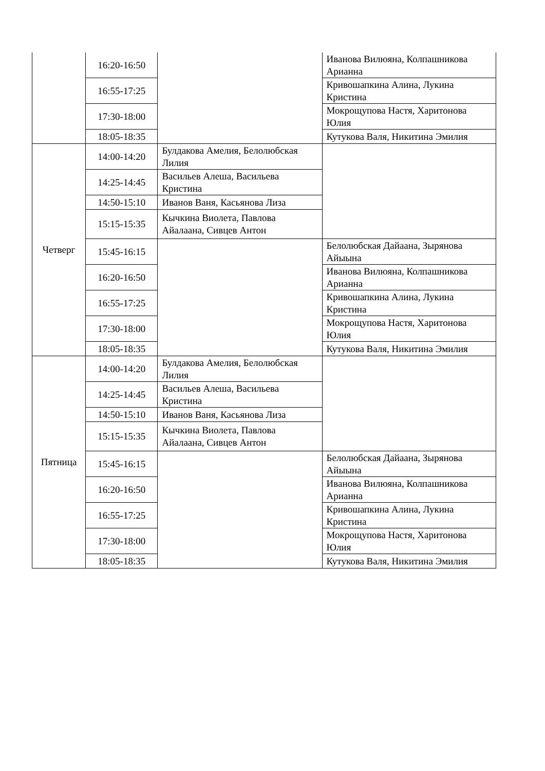| | 16:20-16:50 | | Иванова Вилюяна, Колпашникова Арианна |
| | 16:55-17:25 | | Кривошапкина Алина, Лукина Кристина |
| | 17:30-18:00 | | Мокрощупова Настя, Харитонова Юлия |
| | 18:05-18:35 | | Кутукова Валя, Никитина Эмилия |
| Четверг | 14:00-14:20 | Булдакова Амелия, Белолюбская Лилия | |
| | 14:25-14:45 | Васильев Алеша, Васильева Кристина | |
| | 14:50-15:10 | Иванов Ваня, Касьянова Лиза | |
| | 15:15-15:35 | Кычкина Виолета, Павлова Айалаана, Сивцев Антон | |
| | 15:45-16:15 | | Белолюбская Дайаана, Зырянова Айыына |
| | 16:20-16:50 | | Иванова Вилюяна, Колпашникова Арианна |
| | 16:55-17:25 | | Кривошапкина Алина, Лукина Кристина |
| | 17:30-18:00 | | Мокрощупова Настя, Харитонова Юлия |
| | 18:05-18:35 | | Кутукова Валя, Никитина Эмилия |
| Пятница | 14:00-14:20 | Булдакова Амелия, Белолюбская Лилия | |
| | 14:25-14:45 | Васильев Алеша, Васильева Кристина | |
| | 14:50-15:10 | Иванов Ваня, Касьянова Лиза | |
| | 15:15-15:35 | Кычкина Виолета, Павлова Айалаана, Сивцев Антон | |
| | 15:45-16:15 | | Белолюбская Дайаана, Зырянова Айыына |
| | 16:20-16:50 | | Иванова Вилюяна, Колпашникова Арианна |
| | 16:55-17:25 | | Кривошапкина Алина, Лукина Кристина |
| | 17:30-18:00 | | Мокрощупова Настя, Харитонова Юлия |
| | 18:05-18:35 | | Кутукова Валя, Никитина Эмилия |